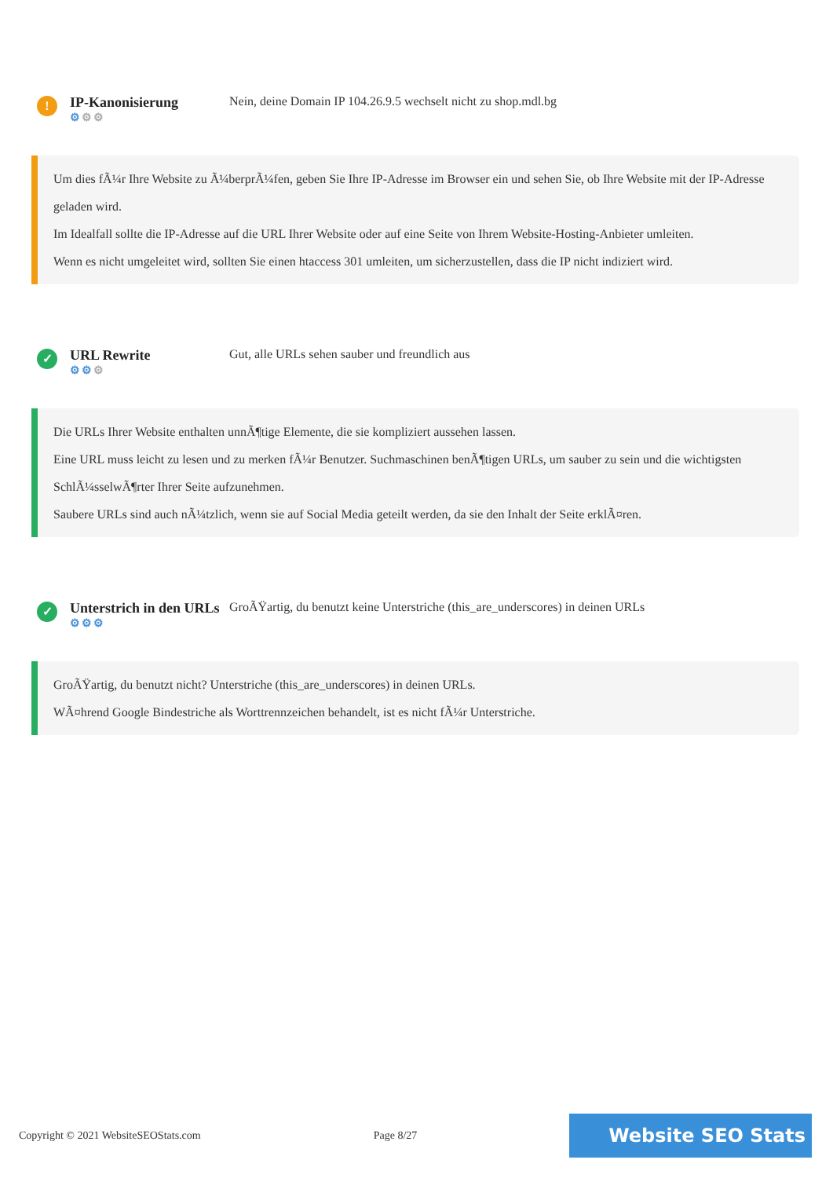!
IP-Kanonisierung
⚙⚙⚙
Nein, deine Domain IP 104.26.9.5 wechselt nicht zu shop.mdl.bg
Um dies fÃ¼r Ihre Website zu Ã¼berprÃ¼fen, geben Sie Ihre IP-Adresse im Browser ein und sehen Sie, ob Ihre Website mit der IP-Adresse geladen wird.
Im Idealfall sollte die IP-Adresse auf die URL Ihrer Website oder auf eine Seite von Ihrem Website-Hosting-Anbieter umleiten.
Wenn es nicht umgeleitet wird, sollten Sie einen htaccess 301 umleiten, um sicherzustellen, dass die IP nicht indiziert wird.
✓
URL Rewrite
⚙⚙⚙
Gut, alle URLs sehen sauber und freundlich aus
Die URLs Ihrer Website enthalten unnÃ¶tige Elemente, die sie kompliziert aussehen lassen.
Eine URL muss leicht zu lesen und zu merken fÃ¼r Benutzer. Suchmaschinen benÃ¶tigen URLs, um sauber zu sein und die wichtigsten SchlÃ¼sselwÃ¶rter Ihrer Seite aufzunehmen.
Saubere URLs sind auch nÃ¼tzlich, wenn sie auf Social Media geteilt werden, da sie den Inhalt der Seite erklÃ¤ren.
✓
Unterstrich in den URLs
⚙⚙⚙
GroÃŸartig, du benutzt keine Unterstriche (this_are_underscores) in deinen URLs
GroÃŸartig, du benutzt nicht? Unterstriche (this_are_underscores) in deinen URLs.
WÃ¤hrend Google Bindestriche als Worttrennzeichen behandelt, ist es nicht fÃ¼r Unterstriche.
Copyright © 2021 WebsiteSEOStats.com Page 8/27 Website SEO Stats